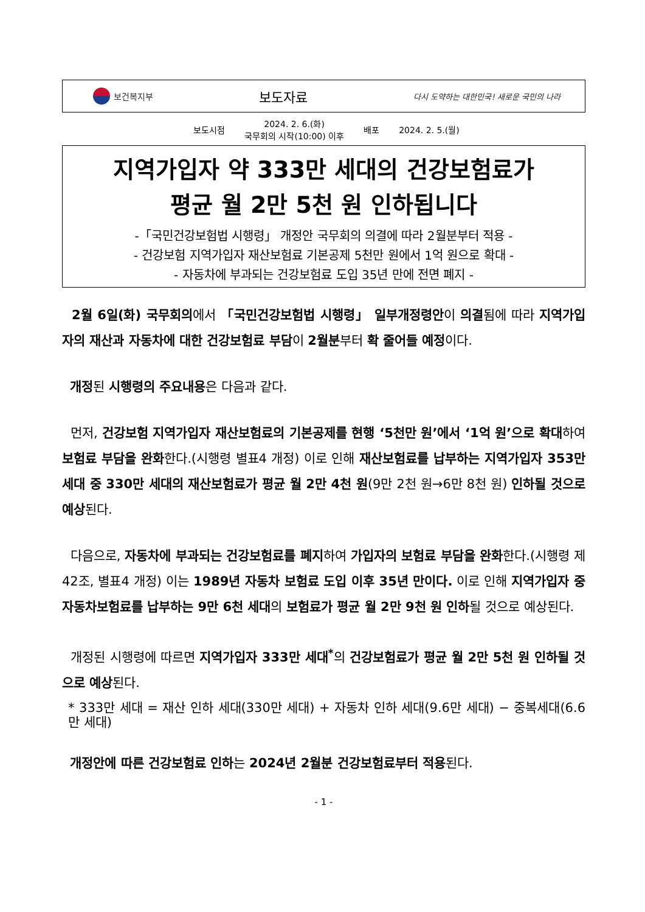보건복지부
보도자료
다시 도약하는 대한민국! 새로운 국민의 나라
| 보도시점 | 2024. 2. 6.(화) 국무회의 시작(10:00) 이후 | 배포 | 2024. 2. 5.(월) |
지역가입자 약 333만 세대의 건강보험료가
평균 월 2만 5천 원 인하됩니다
-「국민건강보험법 시행령」 개정안 국무회의 의결에 따라 2월분부터 적용 -
- 건강보험 지역가입자 재산보험료 기본공제 5천만 원에서 1억 원으로 확대 -
- 자동차에 부과되는 건강보험료 도입 35년 만에 전면 폐지 -
2월 6일(화) 국무회의에서 「국민건강보험법 시행령」 일부개정령안이 의결됨에 따라 지역가입자의 재산과 자동차에 대한 건강보험료 부담이 2월분부터 확 줄어들 예정이다.
개정된 시행령의 주요내용은 다음과 같다.
먼저, 건강보험 지역가입자 재산보험료의 기본공제를 현행 ‘5천만 원’에서 ‘1억 원’으로 확대하여 보험료 부담을 완화한다.(시행령 별표4 개정) 이로 인해 재산보험료를 납부하는 지역가입자 353만 세대 중 330만 세대의 재산보험료가 평균 월 2만 4천 원(9만 2천 원→6만 8천 원) 인하될 것으로 예상된다.
다음으로, 자동차에 부과되는 건강보험료를 폐지하여 가입자의 보험료 부담을 완화한다.(시행령 제42조, 별표4 개정) 이는 1989년 자동차 보험료 도입 이후 35년 만이다. 이로 인해 지역가입자 중 자동차보험료를 납부하는 9만 6천 세대의 보험료가 평균 월 2만 9천 원 인하될 것으로 예상된다.
개정된 시행령에 따르면 지역가입자 333만 세대<sup>*</sup>의 건강보험료가 평균 월 2만 5천 원 인하될 것으로 예상된다.
* 333만 세대 = 재산 인하 세대(330만 세대) + 자동차 인하 세대(9.6만 세대) − 중복세대(6.6만 세대)
개정안에 따른 건강보험료 인하는 2024년 2월분 건강보험료부터 적용된다.
- 1 -